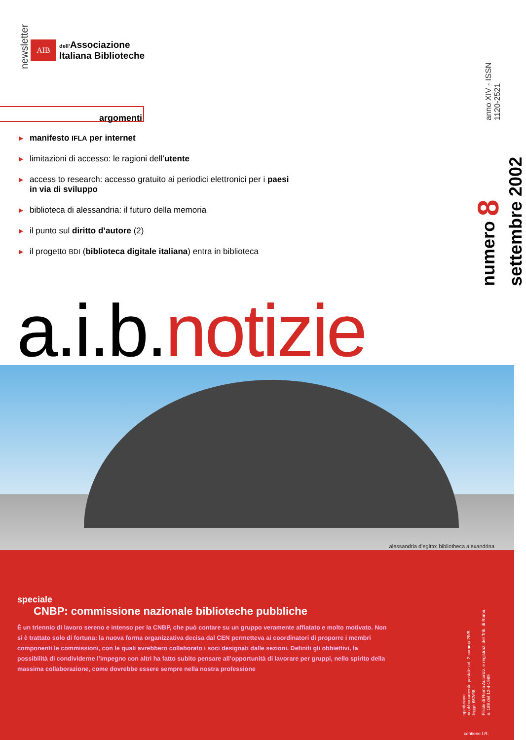newsletter
AIB
dell’Associazione
Italiana Biblioteche
argomenti
▶ manifesto IFLA per internet
▶ limitazioni di accesso: le ragioni dell’utente
▶ access to research: accesso gratuito ai periodici elettronici per i paesi in via di sviluppo
▶ biblioteca di alessandria: il futuro della memoria
▶ il punto sul diritto d’autore (2)
▶ il progetto BDI (biblioteca digitale italiana) entra in biblioteca
numero 8 settembre 2002
anno XIV - ISSN 1120-2521
a.i.b.notizie
alessandria d’egitto: bibliotheca alexandrina
speciale
CNBP: commissione nazionale biblioteche pubbliche
È un triennio di lavoro sereno e intenso per la CNBP, che può contare su un gruppo veramente affiatato e molto motivato. Non si è trattato solo di fortuna: la nuova forma organizzativa decisa dal CEN permetteva ai coordinatori di proporre i membri componenti le commissioni, con le quali avrebbero collaborato i soci designati dalle sezioni. Definiti gli obbiettivi, la possibilità di condividerne l’impegno con altri ha fatto subito pensare all’opportunità di lavorare per gruppi, nello spirito della massima collaborazione, come dovrebbe essere sempre nella nostra professione
spedizione
in abbonamento postale art. 2 comma 20/B
legge 662/96
Filiale di Roma Autorizz. e registraz. del Trib. di Roma
n. 189 del 12-4-1989
contiene I.R.